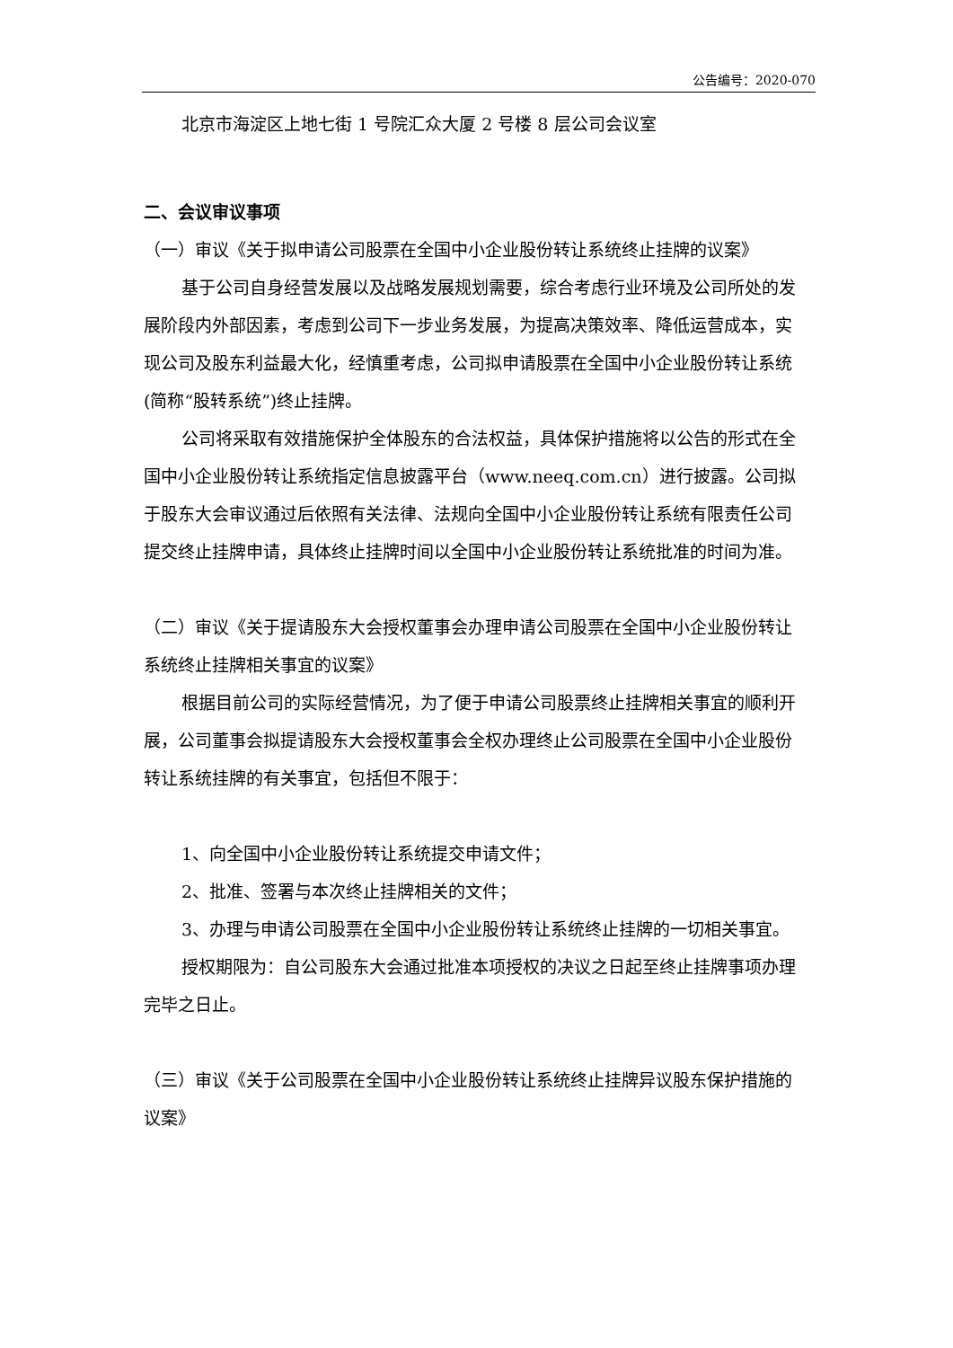公告编号：2020-070
北京市海淀区上地七街 1 号院汇众大厦 2 号楼 8 层公司会议室
二、会议审议事项
（一）审议《关于拟申请公司股票在全国中小企业股份转让系统终止挂牌的议案》
基于公司自身经营发展以及战略发展规划需要，综合考虑行业环境及公司所处的发展阶段内外部因素，考虑到公司下一步业务发展，为提高决策效率、降低运营成本，实现公司及股东利益最大化，经慎重考虑，公司拟申请股票在全国中小企业股份转让系统(简称“股转系统”)终止挂牌。
公司将采取有效措施保护全体股东的合法权益，具体保护措施将以公告的形式在全国中小企业股份转让系统指定信息披露平台（www.neeq.com.cn）进行披露。公司拟于股东大会审议通过后依照有关法律、法规向全国中小企业股份转让系统有限责任公司提交终止挂牌申请，具体终止挂牌时间以全国中小企业股份转让系统批准的时间为准。
（二）审议《关于提请股东大会授权董事会办理申请公司股票在全国中小企业股份转让系统终止挂牌相关事宜的议案》
根据目前公司的实际经营情况，为了便于申请公司股票终止挂牌相关事宜的顺利开展，公司董事会拟提请股东大会授权董事会全权办理终止公司股票在全国中小企业股份转让系统挂牌的有关事宜，包括但不限于：
1、向全国中小企业股份转让系统提交申请文件；
2、批准、签署与本次终止挂牌相关的文件；
3、办理与申请公司股票在全国中小企业股份转让系统终止挂牌的一切相关事宜。
授权期限为：自公司股东大会通过批准本项授权的决议之日起至终止挂牌事项办理完毕之日止。
（三）审议《关于公司股票在全国中小企业股份转让系统终止挂牌异议股东保护措施的议案》